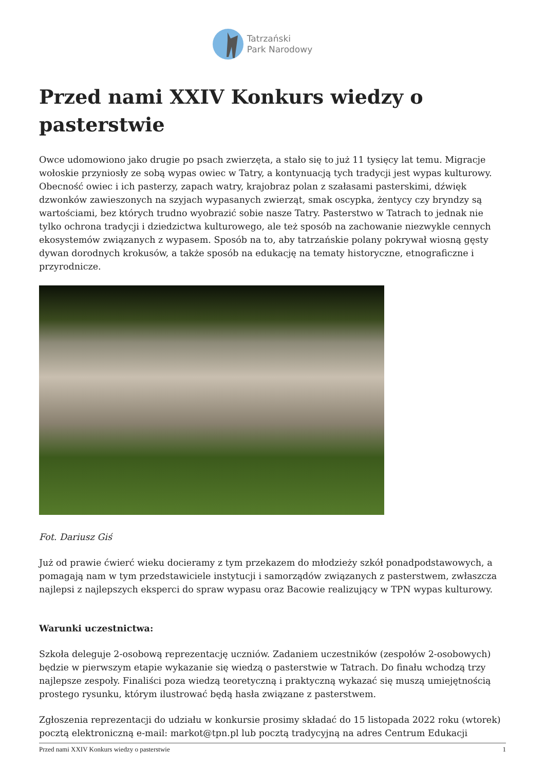Tatrzański
Park Narodowy
Przed nami XXIV Konkurs wiedzy o pasterstwie
Owce udomowiono jako drugie po psach zwierzęta, a stało się to już 11 tysięcy lat temu. Migracje wołoskie przyniosły ze sobą wypas owiec w Tatry, a kontynuacją tych tradycji jest wypas kulturowy. Obecność owiec i ich pasterzy, zapach watry, krajobraz polan z szałasami pasterskimi, dźwięk dzwonków zawieszonych na szyjach wypasanych zwierząt, smak oscypka, żentycy czy bryndzy są wartościami, bez których trudno wyobrazić sobie nasze Tatry. Pasterstwo w Tatrach to jednak nie tylko ochrona tradycji i dziedzictwa kulturowego, ale też sposób na zachowanie niezwykle cennych ekosystemów związanych z wypasem. Sposób na to, aby tatrzańskie polany pokrywał wiosną gęsty dywan dorodnych krokusów, a także sposób na edukację na tematy historyczne, etnograficzne i przyrodnicze.
Fot. Dariusz Giś
Już od prawie ćwierć wieku docieramy z tym przekazem do młodzieży szkół ponadpodstawowych, a pomagają nam w tym przedstawiciele instytucji i samorządów związanych z pasterstwem, zwłaszcza najlepsi z najlepszych eksperci do spraw wypasu oraz Bacowie realizujący w TPN wypas kulturowy.
Warunki uczestnictwa:
Szkoła deleguje 2-osobową reprezentację uczniów. Zadaniem uczestników (zespołów 2-osobowych) będzie w pierwszym etapie wykazanie się wiedzą o pasterstwie w Tatrach. Do finału wchodzą trzy najlepsze zespoły. Finaliści poza wiedzą teoretyczną i praktyczną wykazać się muszą umiejętnością prostego rysunku, którym ilustrować będą hasła związane z pasterstwem.
Zgłoszenia reprezentacji do udziału w konkursie prosimy składać do 15 listopada 2022 roku (wtorek) pocztą elektroniczną e-mail: markot@tpn.pl lub pocztą tradycyjną na adres Centrum Edukacji
Przed nami XXIV Konkurs wiedzy o pasterstwie 1